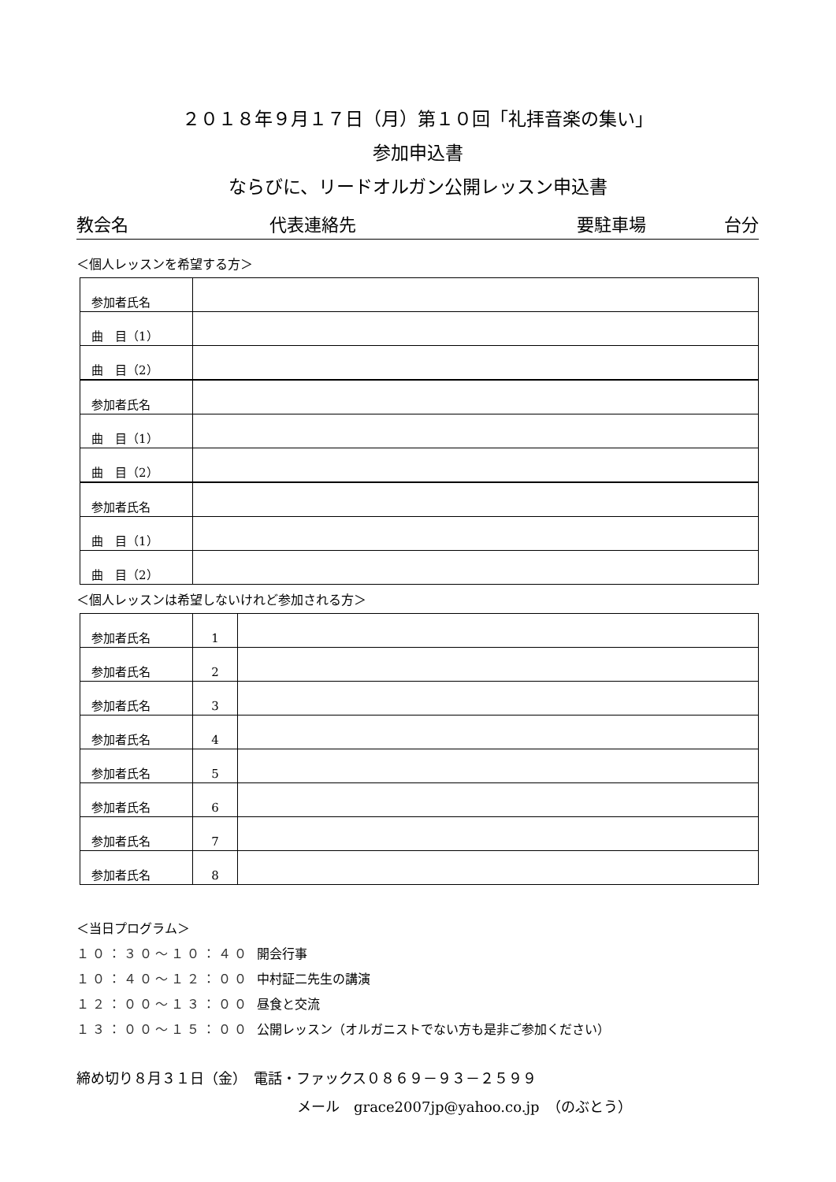２０１８年９月１７日（月）第１０回「礼拝音楽の集い」
参加申込書
ならびに、リードオルガン公開レッスン申込書
教会名 代表連絡先 要駐車場 台分
＜個人レッスンを希望する方＞
| 参加者氏名 | |
| 曲 目（1） | |
| 曲 目（2） | |
| 参加者氏名 | |
| 曲 目（1） | |
| 曲 目（2） | |
| 参加者氏名 | |
| 曲 目（1） | |
| 曲 目（2） | |
＜個人レッスンは希望しないけれど参加される方＞
| 参加者氏名 | 1 | |
| 参加者氏名 | 2 | |
| 参加者氏名 | 3 | |
| 参加者氏名 | 4 | |
| 参加者氏名 | 5 | |
| 参加者氏名 | 6 | |
| 参加者氏名 | 7 | |
| 参加者氏名 | 8 | |
＜当日プログラム＞
１０：３０～１０：４０ 開会行事
１０：４０～１２：００ 中村証二先生の講演
１２：００～１３：００ 昼食と交流
１３：００～１５：００ 公開レッスン（オルガニストでない方も是非ご参加ください）
締め切り８月３１日（金）　電話・ファックス０８６９－９３－２５９９
メール　grace2007jp@yahoo.co.jp　（のぶとう）